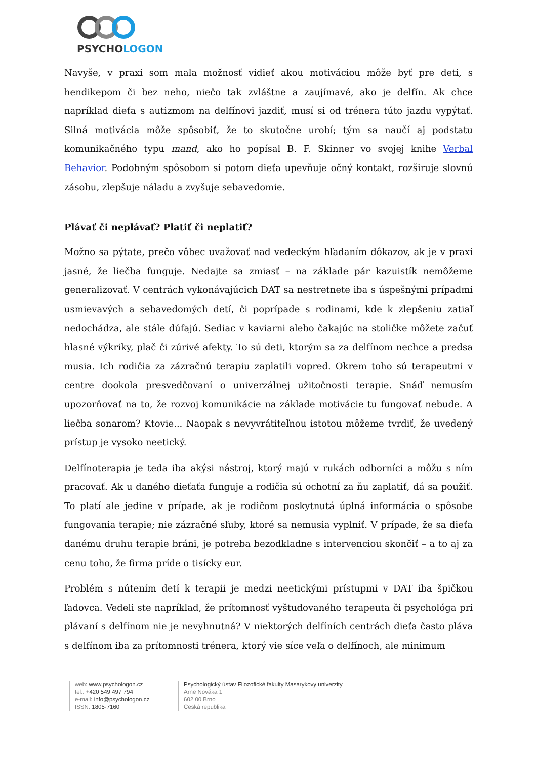PSYCHOLOGON
Navyše, v praxi som mala možnosť vidieť akou motiváciou môže byť pre deti, s hendikepom či bez neho, niečo tak zvláštne a zaujímavé, ako je delfín. Ak chce napríklad dieťa s autizmom na delfínovi jazdiť, musí si od trénera túto jazdu vypýtať. Silná motivácia môže spôsobiť, že to skutočne urobí; tým sa naučí aj podstatu komunikačného typu mand, ako ho popísal B. F. Skinner vo svojej knihe Verbal Behavior. Podobným spôsobom si potom dieťa upevňuje očný kontakt, rozširuje slovnú zásobu, zlepšuje náladu a zvyšuje sebavedomie.
Plávať či neplávať? Platiť či neplatiť?
Možno sa pýtate, prečo vôbec uvažovať nad vedeckým hľadaním dôkazov, ak je v praxi jasné, že liečba funguje. Nedajte sa zmiasť – na základe pár kazuistík nemôžeme generalizovať. V centrách vykonávajúcich DAT sa nestretnete iba s úspešnými prípadmi usmievavých a sebavedomých detí, či poprípade s rodinami, kde k zlepšeniu zatiaľ nedochádza, ale stále dúfajú. Sediac v kaviarni alebo čakajúc na stoličke môžete začuť hlasné výkriky, plač či zúrivé afekty. To sú deti, ktorým sa za delfínom nechce a predsa musia. Ich rodičia za zázračnú terapiu zaplatili vopred. Okrem toho sú terapeutmi v centre dookola presvedčovaní o univerzálnej užitočnosti terapie. Snáď nemusím upozorňovať na to, že rozvoj komunikácie na základe motivácie tu fungovať nebude. A liečba sonarom? Ktovie... Naopak s nevyvrátiteľnou istotou môžeme tvrdiť, že uvedený prístup je vysoko neetický.
Delfínoterapia je teda iba akýsi nástroj, ktorý majú v rukách odborníci a môžu s ním pracovať. Ak u daného dieťaťa funguje a rodičia sú ochotní za ňu zaplatiť, dá sa použiť. To platí ale jedine v prípade, ak je rodičom poskytnutá úplná informácia o spôsobe fungovania terapie; nie zázračné sľuby, ktoré sa nemusia vyplniť. V prípade, že sa dieťa danému druhu terapie bráni, je potreba bezodkladne s intervenciou skončiť – a to aj za cenu toho, že firma príde o tisícky eur.
Problém s nútením detí k terapii je medzi neetickými prístupmi v DAT iba špičkou ľadovca. Vedeli ste napríklad, že prítomnosť vyštudovaného terapeuta či psychológa pri plávaní s delfínom nie je nevyhnutná? V niektorých delfíních centrách dieťa často pláva s delfínom iba za prítomnosti trénera, ktorý vie síce veľa o delfínoch, ale minimum
web: www.psychologon.cz
tel.: +420 549 497 794
e-mail: info@psychologon.cz
ISSN: 1805-7160
Psychologický ústav Filozofické fakulty Masarykovy univerzity
Arne Nováka 1
602 00 Brno
Česká republika